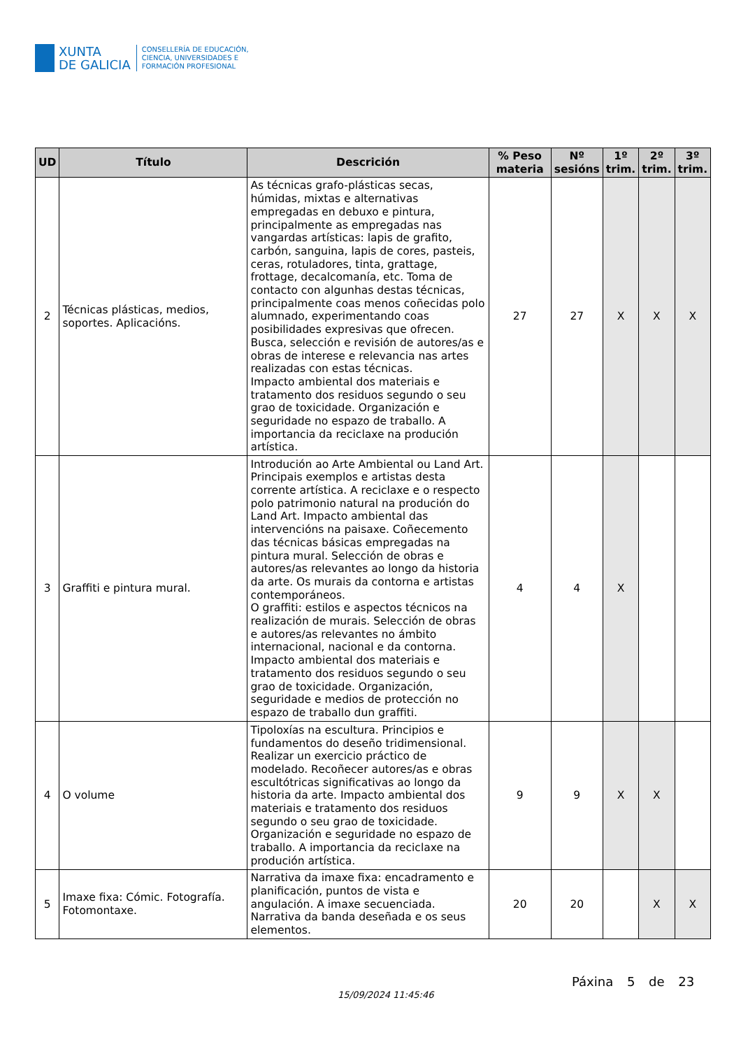XUNTA
DE GALICIA
CONSELLERÍA DE EDUCACIÓN,
CIENCIA, UNIVERSIDADES E
FORMACIÓN PROFESIONAL
| UD | Título | Descrición | % Peso materia | Nº sesións | 1º trim. | 2º trim. | 3º trim. |
| --- | --- | --- | --- | --- | --- | --- | --- |
| 2 | Técnicas plásticas, medios, soportes. Aplicacións. | As técnicas grafo-plásticas secas, húmidas, mixtas e alternativas empregadas en debuxo e pintura, principalmente as empregadas nas vangardas artísticas: lapis de grafito, carbón, sanguina, lapis de cores, pasteis, ceras, rotuladores, tinta, grattage, frottage, decalcomanía, etc. Toma de contacto con algunhas destas técnicas, principalmente coas menos coñecidas polo alumnado, experimentando coas posibilidades expresivas que ofrecen. Busca, selección e revisión de autores/as e obras de interese e relevancia nas artes realizadas con estas técnicas. Impacto ambiental dos materiais e tratamento dos residuos segundo o seu grao de toxicidade. Organización e seguridade no espazo de traballo. A importancia da reciclaxe na produción artística. | 27 | 27 | X | X | X |
| 3 | Graffiti e pintura mural. | Introdución ao Arte Ambiental ou Land Art. Principais exemplos e artistas desta corrente artística. A reciclaxe e o respecto polo patrimonio natural na produción do Land Art. Impacto ambiental das intervencións na paisaxe. Coñecemento das técnicas básicas empregadas na pintura mural. Selección de obras e autores/as relevantes ao longo da historia da arte. Os murais da contorna e artistas contemporáneos. O graffiti: estilos e aspectos técnicos na realización de murais. Selección de obras e autores/as relevantes no ámbito internacional, nacional e da contorna. Impacto ambiental dos materiais e tratamento dos residuos segundo o seu grao de toxicidade. Organización, seguridade e medios de protección no espazo de traballo dun graffiti. | 4 | 4 | X | | |
| 4 | O volume | Tipoloxías na escultura. Principios e fundamentos do deseño tridimensional. Realizar un exercicio práctico de modelado. Recoñecer autores/as e obras escultótricas significativas ao longo da historia da arte. Impacto ambiental dos materiais e tratamento dos residuos segundo o seu grao de toxicidade. Organización e seguridade no espazo de traballo. A importancia da reciclaxe na produción artística. | 9 | 9 | X | X | |
| 5 | Imaxe fixa: Cómic. Fotografía. Fotomontaxe. | Narrativa da imaxe fixa: encadramento e planificación, puntos de vista e angulación. A imaxe secuenciada. Narrativa da banda deseñada e os seus elementos. | 20 | 20 | | X | X |
15/09/2024 11:45:46
Páxina 5 de 23